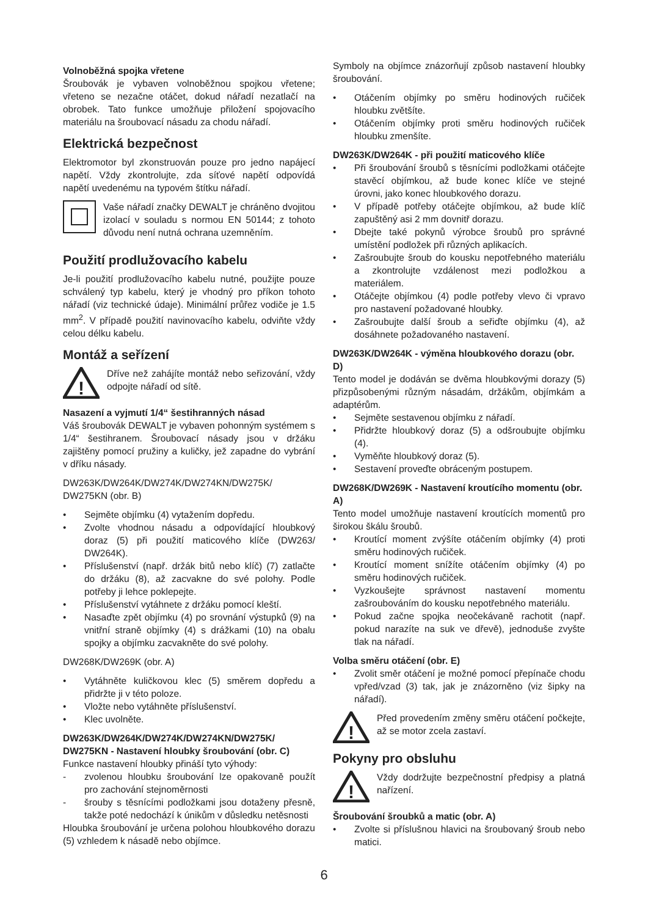Volnoběžná spojka vřetene
Šroubovák je vybaven volnoběžnou spojkou vřetene; vřeteno se nezačne otáčet, dokud nářadí nezatlačí na obrobek. Tato funkce umožňuje přiložení spojovacího materiálu na šroubovací násadu za chodu nářadí.
Elektrická bezpečnost
Elektromotor byl zkonstruován pouze pro jedno napájecí napětí. Vždy zkontrolujte, zda síťové napětí odpovídá napětí uvedenému na typovém štítku nářadí.
Vaše nářadí značky DEWALT je chráněno dvojitou izolací v souladu s normou EN 50144; z tohoto důvodu není nutná ochrana uzemněním.
Použití prodlužovacího kabelu
Je-li použití prodlužovacího kabelu nutné, použijte pouze schválený typ kabelu, který je vhodný pro příkon tohoto nářadí (viz technické údaje). Minimální průřez vodiče je 1.5 mm<sup>2</sup>. V případě použití navinovacího kabelu, odviňte vždy celou délku kabelu.
Montáž a seřízení
!
Dříve než zahájíte montáž nebo seřizování, vždy odpojte nářadí od sítě.
Nasazení a vyjmutí 1/4“ šestihranných násad
Váš šroubovák DEWALT je vybaven pohonným systémem s 1/4“ šestihranem. Šroubovací násady jsou v držáku zajištěny pomocí pružiny a kuličky, jež zapadne do vybrání v dříku násady.
DW263K/DW264K/DW274K/DW274KN/DW275K/ DW275KN (obr. B)
• Sejměte objímku (4) vytažením dopředu.
• Zvolte vhodnou násadu a odpovídající hloubkový doraz (5) při použití maticového klíče (DW263/ DW264K).
• Příslušenství (např. držák bitů nebo klíč) (7) zatlačte do držáku (8), až zacvakne do své polohy. Podle potřeby ji lehce poklepejte.
• Příslušenství vytáhnete z držáku pomocí kleští.
• Nasaďte zpět objímku (4) po srovnání výstupků (9) na vnitřní straně objímky (4) s drážkami (10) na obalu spojky a objímku zacvakněte do své polohy.
DW268K/DW269K (obr. A)
• Vytáhněte kuličkovou klec (5) směrem dopředu a přidržte ji v této poloze.
• Vložte nebo vytáhněte příslušenství.
• Klec uvolněte.
DW263K/DW264K/DW274K/DW274KN/DW275K/ DW275KN - Nastavení hloubky šroubování (obr. C)
Funkce nastavení hloubky přináší tyto výhody:
- zvolenou hloubku šroubování lze opakovaně použít pro zachování stejnoměrnosti
- šrouby s těsnícími podložkami jsou dotaženy přesně, takže poté nedochází k únikům v důsledku netěsnosti
Hloubka šroubování je určena polohou hloubkového dorazu (5) vzhledem k násadě nebo objímce.
Symboly na objímce znázorňují způsob nastavení hloubky šroubování.
• Otáčením objímky po směru hodinových ručiček hloubku zvětšíte.
• Otáčením objímky proti směru hodinových ručiček hloubku zmenšíte.
DW263K/DW264K - při použití maticového klíče
• Při šroubování šroubů s těsnícími podložkami otáčejte stavěcí objímkou, až bude konec klíče ve stejné úrovni, jako konec hloubkového dorazu.
• V případě potřeby otáčejte objímkou, až bude klíč zapuštěný asi 2 mm dovnitř dorazu.
• Dbejte také pokynů výrobce šroubů pro správné umístění podložek při různých aplikacích.
• Zašroubujte šroub do kousku nepotřebného materiálu a zkontrolujte vzdálenost mezi podložkou a materiálem.
• Otáčejte objímkou (4) podle potřeby vlevo či vpravo pro nastavení požadované hloubky.
• Zašroubujte další šroub a seřiďte objímku (4), až dosáhnete požadovaného nastavení.
DW263K/DW264K - výměna hloubkového dorazu (obr. D)
Tento model je dodáván se dvěma hloubkovými dorazy (5) přizpůsobenými různým násadám, držákům, objímkám a adaptérům.
• Sejměte sestavenou objímku z nářadí.
• Přidržte hloubkový doraz (5) a odšroubujte objímku (4).
• Vyměňte hloubkový doraz (5).
• Sestavení proveďte obráceným postupem.
DW268K/DW269K - Nastavení kroutícího momentu (obr. A)
Tento model umožňuje nastavení kroutících momentů pro širokou škálu šroubů.
• Kroutící moment zvýšíte otáčením objímky (4) proti směru hodinových ručiček.
• Kroutící moment snížíte otáčením objímky (4) po směru hodinových ručiček.
• Vyzkoušejte správnost nastavení momentu zašroubováním do kousku nepotřebného materiálu.
• Pokud začne spojka neočekávaně rachotit (např. pokud narazíte na suk ve dřevě), jednoduše zvyšte tlak na nářadí.
Volba směru otáčení (obr. E)
• Zvolit směr otáčení je možné pomocí přepínače chodu vpřed/vzad (3) tak, jak je znázorněno (viz šipky na nářadí).
!
Před provedením změny směru otáčení počkejte, až se motor zcela zastaví.
Pokyny pro obsluhu
!
Vždy dodržujte bezpečnostní předpisy a platná nařízení.
Šroubování šroubků a matic (obr. A)
• Zvolte si příslušnou hlavici na šroubovaný šroub nebo matici.
6